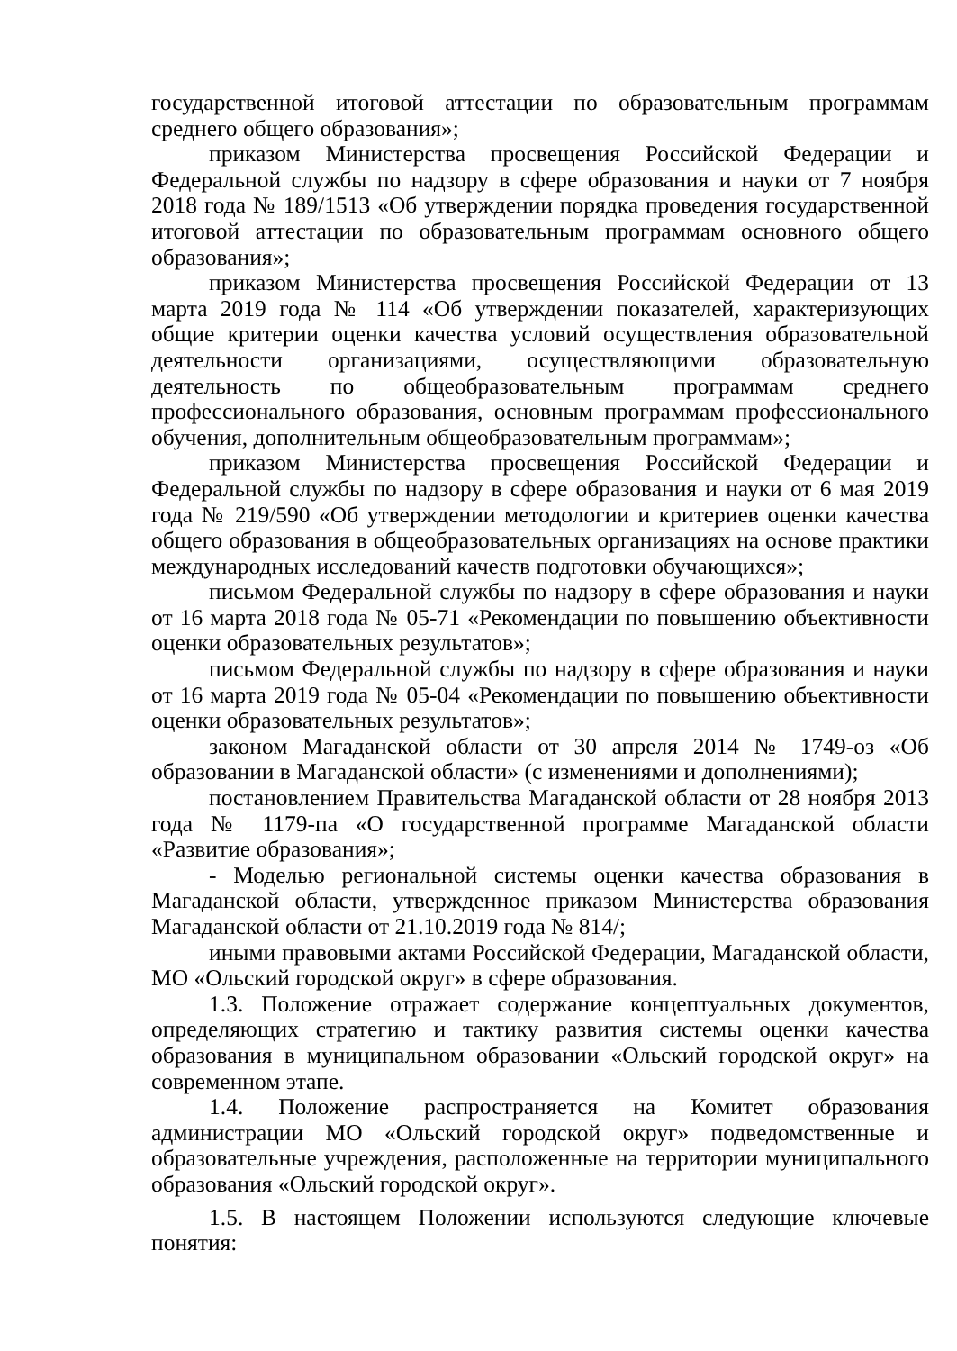государственной итоговой аттестации по образовательным программам среднего общего образования»;
приказом Министерства просвещения Российской Федерации и Федеральной службы по надзору в сфере образования и науки от 7 ноября 2018 года № 189/1513 «Об утверждении порядка проведения государственной итоговой аттестации по образовательным программам основного общего образования»;
приказом Министерства просвещения Российской Федерации от 13 марта 2019 года № 114 «Об утверждении показателей, характеризующих общие критерии оценки качества условий осуществления образовательной деятельности организациями, осуществляющими образовательную деятельность по общеобразовательным программам среднего профессионального образования, основным программам профессионального обучения, дополнительным общеобразовательным программам»;
приказом Министерства просвещения Российской Федерации и Федеральной службы по надзору в сфере образования и науки от 6 мая 2019 года № 219/590 «Об утверждении методологии и критериев оценки качества общего образования в общеобразовательных организациях на основе практики международных исследований качеств подготовки обучающихся»;
письмом Федеральной службы по надзору в сфере образования и науки от 16 марта 2018 года № 05-71 «Рекомендации по повышению объективности оценки образовательных результатов»;
письмом Федеральной службы по надзору в сфере образования и науки от 16 марта 2019 года № 05-04 «Рекомендации по повышению объективности оценки образовательных результатов»;
законом Магаданской области от 30 апреля 2014 № 1749-оз «Об образовании в Магаданской области» (с изменениями и дополнениями);
постановлением Правительства Магаданской области от 28 ноября 2013 года № 1179-па «О государственной программе Магаданской области «Развитие образования»;
- Моделью региональной системы оценки качества образования в Магаданской области, утвержденное приказом Министерства образования Магаданской области от 21.10.2019 года № 814/;
иными правовыми актами Российской Федерации, Магаданской области, МО «Ольский городской округ» в сфере образования.
1.3. Положение отражает содержание концептуальных документов, определяющих стратегию и тактику развития системы оценки качества образования в муниципальном образовании «Ольский городской округ» на современном этапе.
1.4. Положение распространяется на Комитет образования администрации МО «Ольский городской округ» подведомственные и образовательные учреждения, расположенные на территории муниципального образования «Ольский городской округ».
1.5. В настоящем Положении используются следующие ключевые понятия: